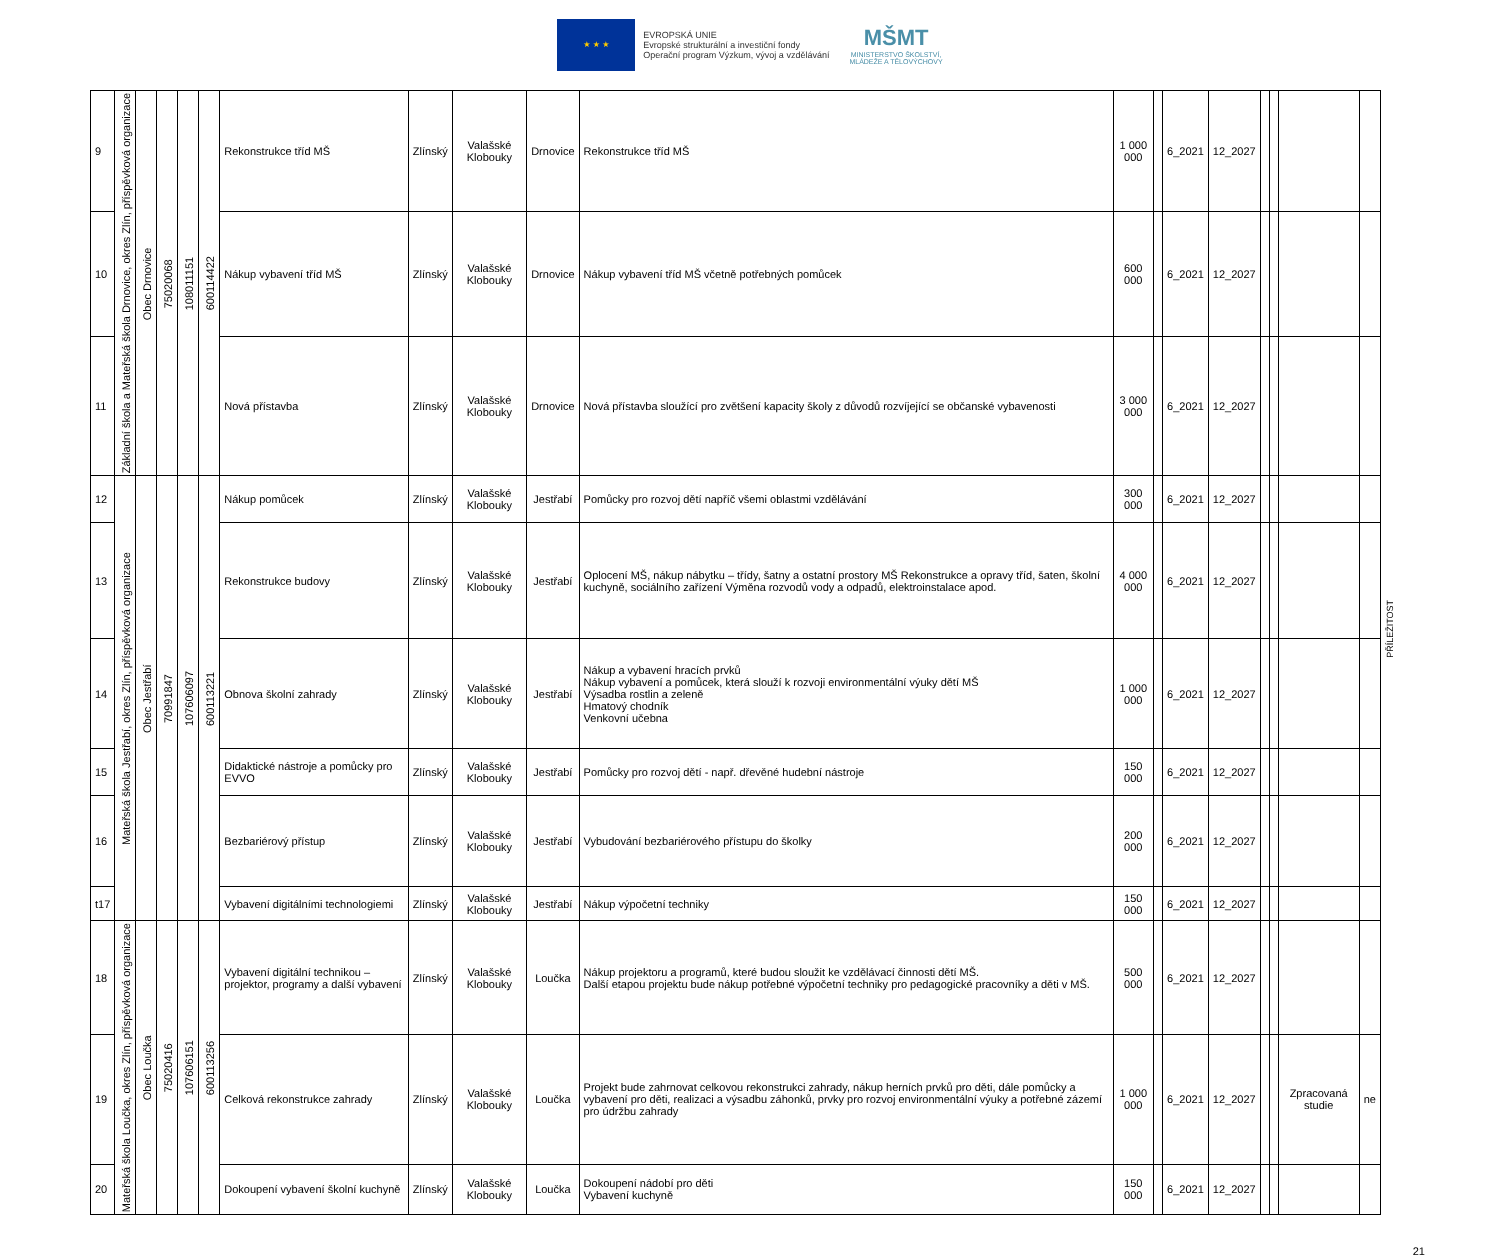★ ★ ★
EVROPSKÁ UNIE
Evropské strukturální a investiční fondy
Operační program Výzkum, vývoj a vzdělávání
MŠMT
MINISTERSTVO ŠKOLSTVÍ,
MLÁDEŽE A TĚLOVÝCHOVY
| 9 | Základní škola a Mateřská škola Drnovice, okres Zlín, příspěvková organizace | Obec Drnovice | 75020068 | 108011151 | 600114422 | Rekonstrukce tříd MŠ | Zlínský | Valašské Klobouky | Drnovice | Rekonstrukce tříd MŠ | 1 000 000 | | 6_2021 | 12_2027 | | | | |
| 10 | | | | | | Nákup vybavení tříd MŠ | Zlínský | Valašské Klobouky | Drnovice | Nákup vybavení tříd MŠ včetně potřebných pomůcek | 600 000 | | 6_2021 | 12_2027 | | | | |
| 11 | | | | | | Nová přístavba | Zlínský | Valašské Klobouky | Drnovice | Nová přístavba sloužící pro zvětšení kapacity školy z důvodů rozvíjející se občanské vybavenosti | 3 000 000 | | 6_2021 | 12_2027 | | | | |
| 12 | Mateřská škola Jestřabí, okres Zlín, příspěvková organizace | Obec Jestřabí | 70991847 | 107606097 | 600113221 | Nákup pomůcek | Zlínský | Valašské Klobouky | Jestřabí | Pomůcky pro rozvoj dětí napříč všemi oblastmi vzdělávání | 300 000 | | 6_2021 | 12_2027 | | | | |
| 13 | | | | | | Rekonstrukce budovy | Zlínský | Valašské Klobouky | Jestřabí | Oplocení MŠ, nákup nábytku – třídy, šatny a ostatní prostory MŠ Rekonstrukce a opravy tříd, šaten, školní kuchyně, sociálního zařízení Výměna rozvodů vody a odpadů, elektroinstalace apod. | 4 000 000 | | 6_2021 | 12_2027 | | | | |
| 14 | | | | | | Obnova školní zahrady | Zlínský | Valašské Klobouky | Jestřabí | Nákup a vybavení hracích prvků Nákup vybavení a pomůcek, která slouží k rozvoji environmentální výuky dětí MŠ Výsadba rostlin a zeleně Hmatový chodník Venkovní učebna | 1 000 000 | | 6_2021 | 12_2027 | | | | |
| 15 | | | | | | Didaktické nástroje a pomůcky pro EVVO | Zlínský | Valašské Klobouky | Jestřabí | Pomůcky pro rozvoj dětí - např. dřevěné hudební nástroje | 150 000 | | 6_2021 | 12_2027 | | | | |
| 16 | | | | | | Bezbariérový přístup | Zlínský | Valašské Klobouky | Jestřabí | Vybudování bezbariérového přístupu do školky | 200 000 | | 6_2021 | 12_2027 | | | | |
| t17 | | | | | | Vybavení digitálními technologiemi | Zlínský | Valašské Klobouky | Jestřabí | Nákup výpočetní techniky | 150 000 | | 6_2021 | 12_2027 | | | | |
| 18 | Mateřská škola Loučka, okres Zlín, příspěvková organizace | Obec Loučka | 75020416 | 107606151 | 600113256 | Vybavení digitální technikou – projektor, programy a další vybavení | Zlínský | Valašské Klobouky | Loučka | Nákup projektoru a programů, které budou sloužit ke vzdělávací činnosti dětí MŠ. Další etapou projektu bude nákup potřebné výpočetní techniky pro pedagogické pracovníky a děti v MŠ. | 500 000 | | 6_2021 | 12_2027 | | | | |
| 19 | | | | | | Celková rekonstrukce zahrady | Zlínský | Valašské Klobouky | Loučka | Projekt bude zahrnovat celkovou rekonstrukci zahrady, nákup herních prvků pro děti, dále pomůcky a vybavení pro děti, realizaci a výsadbu záhonků, prvky pro rozvoj environmentální výuky a potřebné zázemí pro údržbu zahrady | 1 000 000 | | 6_2021 | 12_2027 | | | Zpracovaná studie | ne |
| 20 | | | | | | Dokoupení vybavení školní kuchyně | Zlínský | Valašské Klobouky | Loučka | Dokoupení nádobí pro děti Vybavení kuchyně | 150 000 | | 6_2021 | 12_2027 | | | | |
PŘÍLEŽITOST
21